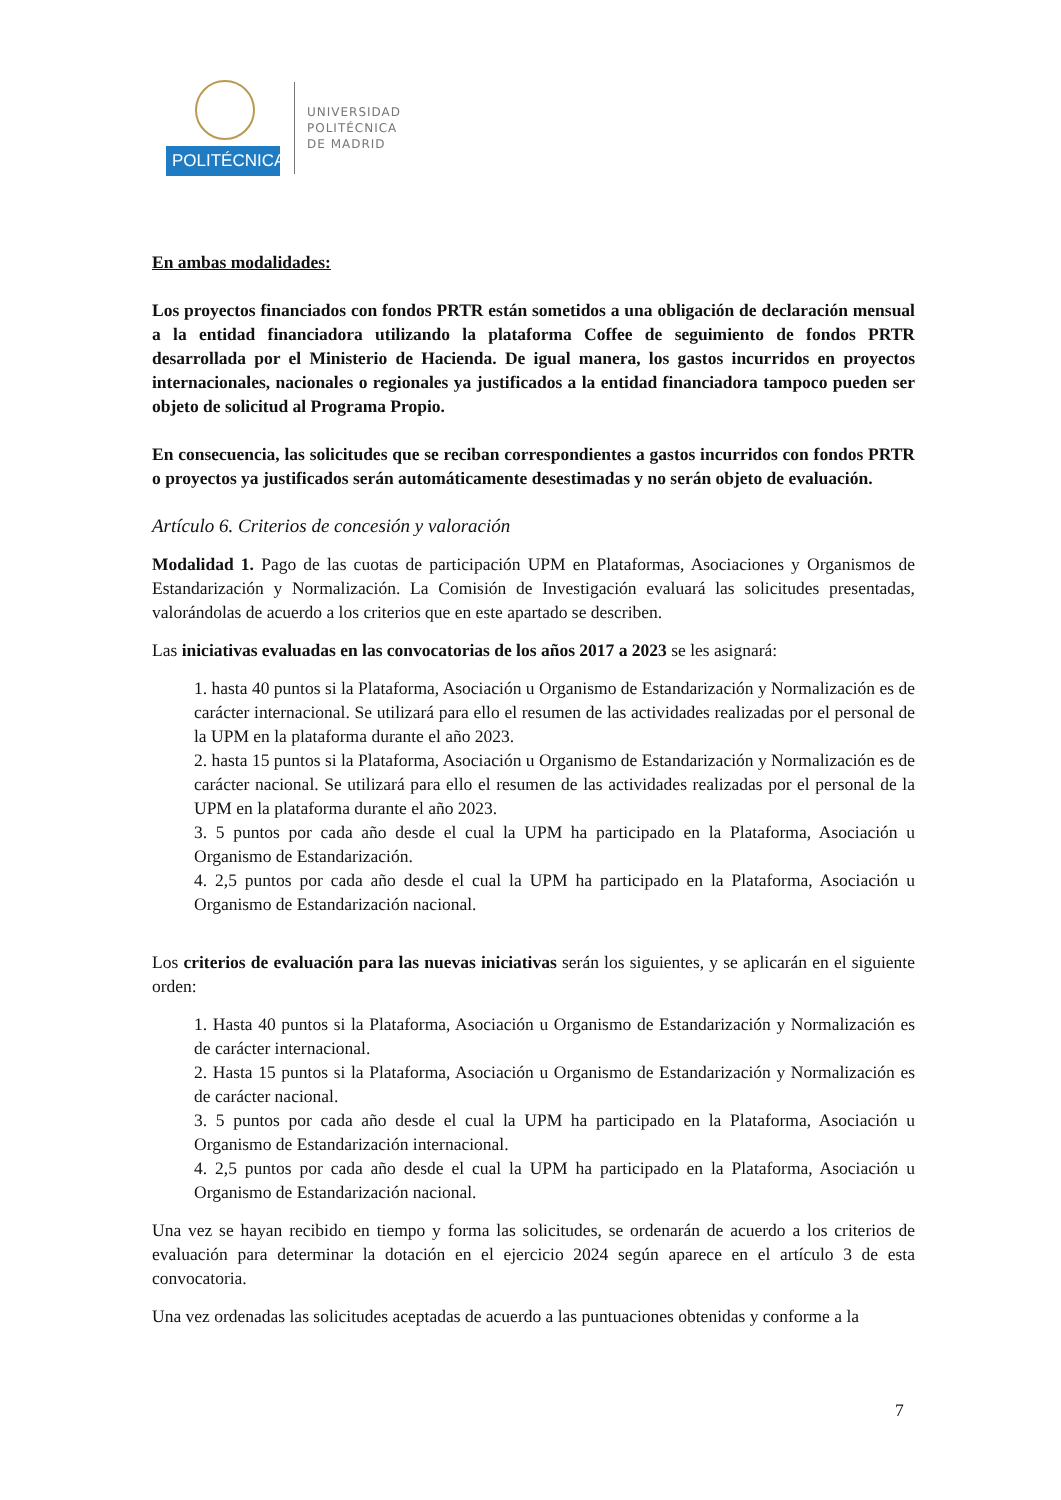POLITÉCNICA
UNIVERSIDAD
POLITÉCNICA
DE MADRID
En ambas modalidades:
Los proyectos financiados con fondos PRTR están sometidos a una obligación de declaración mensual a la entidad financiadora utilizando la plataforma Coffee de seguimiento de fondos PRTR desarrollada por el Ministerio de Hacienda. De igual manera, los gastos incurridos en proyectos internacionales, nacionales o regionales ya justificados a la entidad financiadora tampoco pueden ser objeto de solicitud al Programa Propio.
En consecuencia, las solicitudes que se reciban correspondientes a gastos incurridos con fondos PRTR o proyectos ya justificados serán automáticamente desestimadas y no serán objeto de evaluación.
Artículo 6. Criterios de concesión y valoración
Modalidad 1. Pago de las cuotas de participación UPM en Plataformas, Asociaciones y Organismos de Estandarización y Normalización. La Comisión de Investigación evaluará las solicitudes presentadas, valorándolas de acuerdo a los criterios que en este apartado se describen.
Las iniciativas evaluadas en las convocatorias de los años 2017 a 2023 se les asignará:
1. hasta 40 puntos si la Plataforma, Asociación u Organismo de Estandarización y Normalización es de carácter internacional. Se utilizará para ello el resumen de las actividades realizadas por el personal de la UPM en la plataforma durante el año 2023.
2. hasta 15 puntos si la Plataforma, Asociación u Organismo de Estandarización y Normalización es de carácter nacional. Se utilizará para ello el resumen de las actividades realizadas por el personal de la UPM en la plataforma durante el año 2023.
3. 5 puntos por cada año desde el cual la UPM ha participado en la Plataforma, Asociación u Organismo de Estandarización.
4. 2,5 puntos por cada año desde el cual la UPM ha participado en la Plataforma, Asociación u Organismo de Estandarización nacional.
Los criterios de evaluación para las nuevas iniciativas serán los siguientes, y se aplicarán en el siguiente orden:
1. Hasta 40 puntos si la Plataforma, Asociación u Organismo de Estandarización y Normalización es de carácter internacional.
2. Hasta 15 puntos si la Plataforma, Asociación u Organismo de Estandarización y Normalización es de carácter nacional.
3. 5 puntos por cada año desde el cual la UPM ha participado en la Plataforma, Asociación u Organismo de Estandarización internacional.
4. 2,5 puntos por cada año desde el cual la UPM ha participado en la Plataforma, Asociación u Organismo de Estandarización nacional.
Una vez se hayan recibido en tiempo y forma las solicitudes, se ordenarán de acuerdo a los criterios de evaluación para determinar la dotación en el ejercicio 2024 según aparece en el artículo 3 de esta convocatoria.
Una vez ordenadas las solicitudes aceptadas de acuerdo a las puntuaciones obtenidas y conforme a la
7